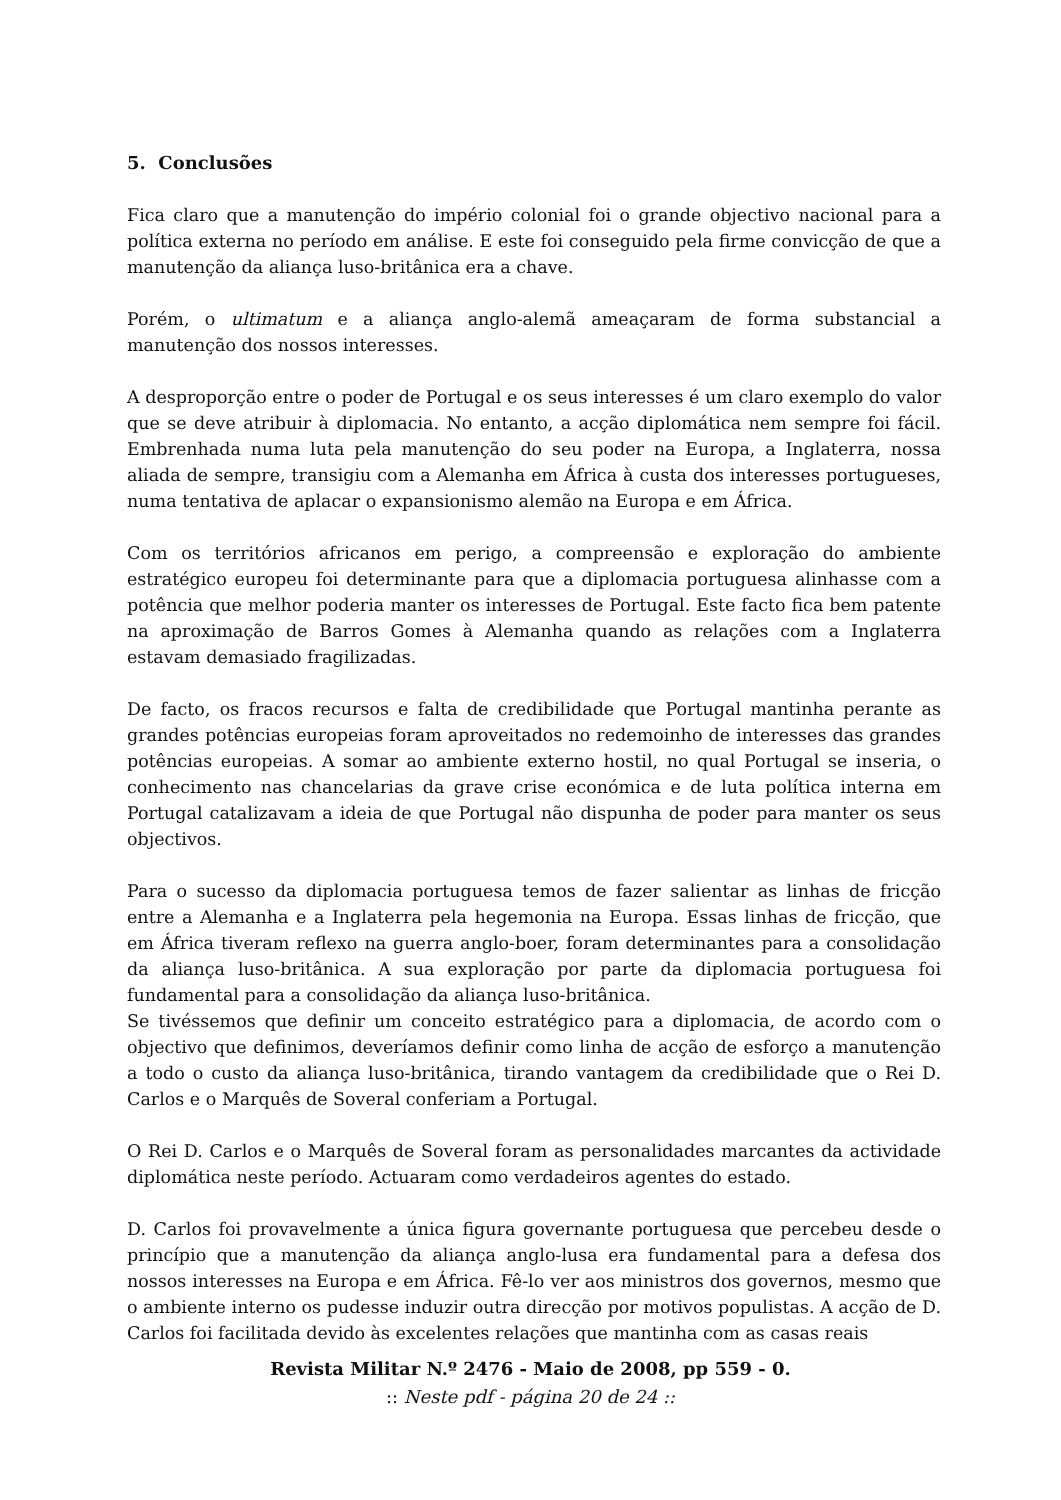5. Conclusões
Fica claro que a manutenção do império colonial foi o grande objectivo nacional para a política externa no período em análise. E este foi conseguido pela firme convicção de que a manutenção da aliança luso-britânica era a chave.
Porém, o ultimatum e a aliança anglo-alemã ameaçaram de forma substancial a manutenção dos nossos interesses.
A desproporção entre o poder de Portugal e os seus interesses é um claro exemplo do valor que se deve atribuir à diplomacia. No entanto, a acção diplomática nem sempre foi fácil. Embrenhada numa luta pela manutenção do seu poder na Europa, a Inglaterra, nossa aliada de sempre, transigiu com a Alemanha em África à custa dos interesses portugueses, numa tentativa de aplacar o expansionismo alemão na Europa e em África.
Com os territórios africanos em perigo, a compreensão e exploração do ambiente estratégico europeu foi determinante para que a diplomacia portuguesa alinhasse com a potência que melhor poderia manter os interesses de Portugal. Este facto fica bem patente na aproximação de Barros Gomes à Alemanha quando as relações com a Inglaterra estavam demasiado fragilizadas.
De facto, os fracos recursos e falta de credibilidade que Portugal mantinha perante as grandes potências europeias foram aproveitados no redemoinho de interesses das grandes potências europeias. A somar ao ambiente externo hostil, no qual Portugal se inseria, o conhecimento nas chancelarias da grave crise económica e de luta política interna em Portugal catalizavam a ideia de que Portugal não dispunha de poder para manter os seus objectivos.
Para o sucesso da diplomacia portuguesa temos de fazer salientar as linhas de fricção entre a Alemanha e a Inglaterra pela hegemonia na Europa. Essas linhas de fricção, que em África tiveram reflexo na guerra anglo-boer, foram determinantes para a consolidação da aliança luso-britânica. A sua exploração por parte da diplomacia portuguesa foi fundamental para a consolidação da aliança luso-britânica.
Se tivéssemos que definir um conceito estratégico para a diplomacia, de acordo com o objectivo que definimos, deveríamos definir como linha de acção de esforço a manutenção a todo o custo da aliança luso-britânica, tirando vantagem da credibilidade que o Rei D. Carlos e o Marquês de Soveral conferiam a Portugal.
O Rei D. Carlos e o Marquês de Soveral foram as personalidades marcantes da actividade diplomática neste período. Actuaram como verdadeiros agentes do estado.
D. Carlos foi provavelmente a única figura governante portuguesa que percebeu desde o princípio que a manutenção da aliança anglo-lusa era fundamental para a defesa dos nossos interesses na Europa e em África. Fê-lo ver aos ministros dos governos, mesmo que o ambiente interno os pudesse induzir outra direcção por motivos populistas. A acção de D. Carlos foi facilitada devido às excelentes relações que mantinha com as casas reais
Revista Militar N.º 2476 - Maio de 2008, pp 559 - 0.
:: Neste pdf - página 20 de 24 ::